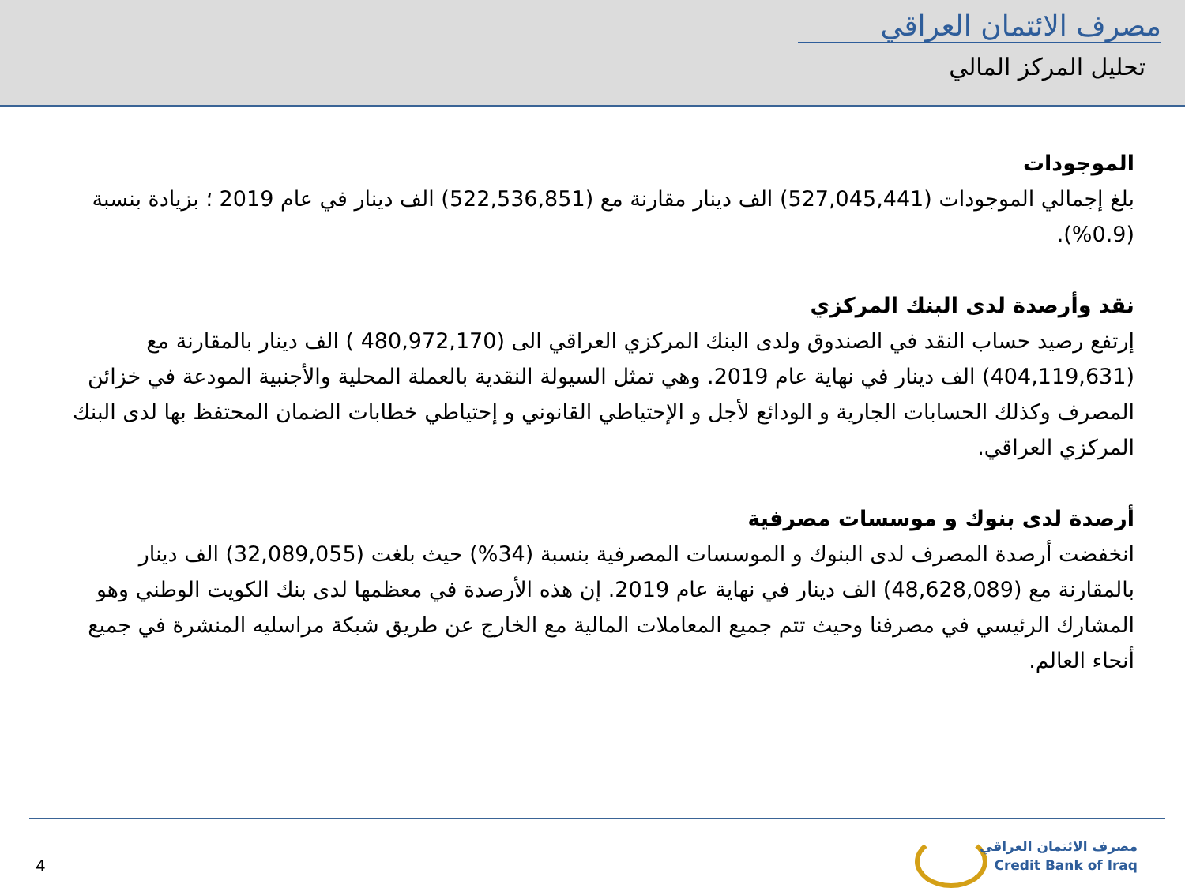مصرف الائتمان العراقي
تحليل المركز المالي
الموجودات
بلغ إجمالي الموجودات (527,045,441) الف دينار مقارنة مع (522,536,851) الف دينار في عام 2019 ؛ بزيادة بنسبة (0.9%).
نقد وأرصدة لدى البنك المركزي
إرتفع رصيد حساب النقد في الصندوق ولدى البنك المركزي العراقي الى (480,972,170 ) الف دينار بالمقارنة مع (404,119,631) الف دينار في نهاية عام 2019. وهي تمثل السيولة النقدية بالعملة المحلية والأجنبية المودعة في خزائن المصرف وكذلك الحسابات الجارية و الودائع لأجل و الإحتياطي القانوني و إحتياطي خطابات الضمان المحتفظ بها لدى البنك المركزي العراقي.
أرصدة لدى بنوك و موسسات مصرفية
انخفضت أرصدة المصرف لدى البنوك و الموسسات المصرفية بنسبة (34%) حيث بلغت (32,089,055) الف دينار بالمقارنة مع (48,628,089) الف دينار في نهاية عام 2019. إن هذه الأرصدة في معظمها لدى بنك الكويت الوطني وهو المشارك الرئيسي في مصرفنا وحيث تتم جميع المعاملات المالية مع الخارج عن طريق شبكة مراسليه المنشرة في جميع أنحاء العالم.
4
مصرف الائتمان العراقي
Credit Bank of Iraq